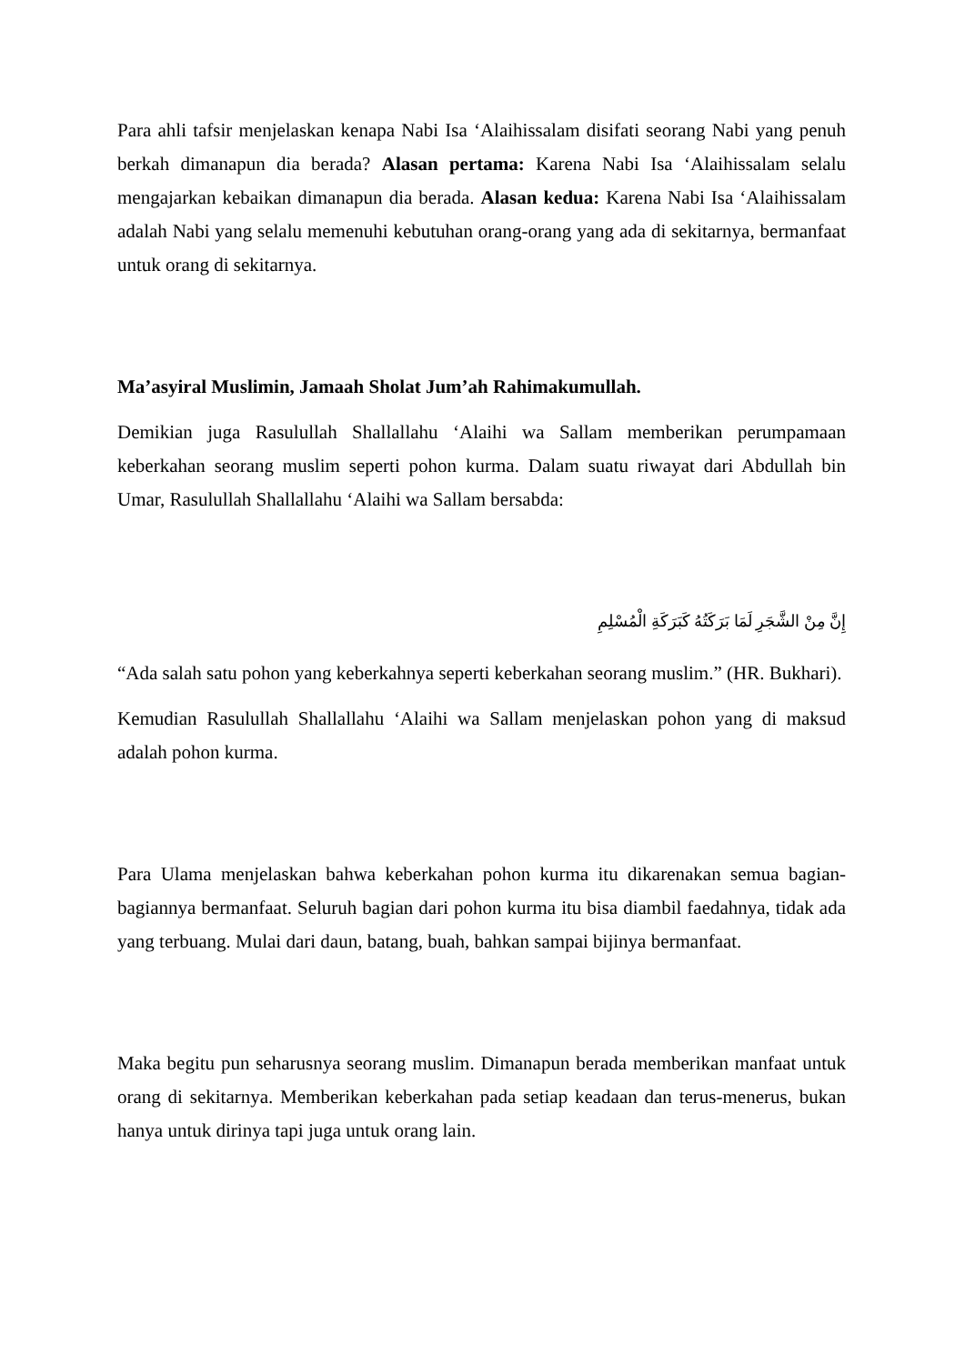Para ahli tafsir menjelaskan kenapa Nabi Isa ‘Alaihissalam disifati seorang Nabi yang penuh berkah dimanapun dia berada? Alasan pertama: Karena Nabi Isa ‘Alaihissalam selalu mengajarkan kebaikan dimanapun dia berada. Alasan kedua: Karena Nabi Isa ‘Alaihissalam adalah Nabi yang selalu memenuhi kebutuhan orang-orang yang ada di sekitarnya, bermanfaat untuk orang di sekitarnya.
Ma’asyiral Muslimin, Jamaah Sholat Jum’ah Rahimakumullah.
Demikian juga Rasulullah Shallallahu ‘Alaihi wa Sallam memberikan perumpamaan keberkahan seorang muslim seperti pohon kurma. Dalam suatu riwayat dari Abdullah bin Umar, Rasulullah Shallallahu ‘Alaihi wa Sallam bersabda:
إِنَّ مِنْ الشَّجَرِ لَمَا بَرَكَتُهُ كَبَرَكَةِ الْمُسْلِمِ
“Ada salah satu pohon yang keberkahnya seperti keberkahan seorang muslim.” (HR. Bukhari).
Kemudian Rasulullah Shallallahu ‘Alaihi wa Sallam menjelaskan pohon yang di maksud adalah pohon kurma.
Para Ulama menjelaskan bahwa keberkahan pohon kurma itu dikarenakan semua bagian-bagiannya bermanfaat. Seluruh bagian dari pohon kurma itu bisa diambil faedahnya, tidak ada yang terbuang. Mulai dari daun, batang, buah, bahkan sampai bijinya bermanfaat.
Maka begitu pun seharusnya seorang muslim. Dimanapun berada memberikan manfaat untuk orang di sekitarnya. Memberikan keberkahan pada setiap keadaan dan terus-menerus, bukan hanya untuk dirinya tapi juga untuk orang lain.